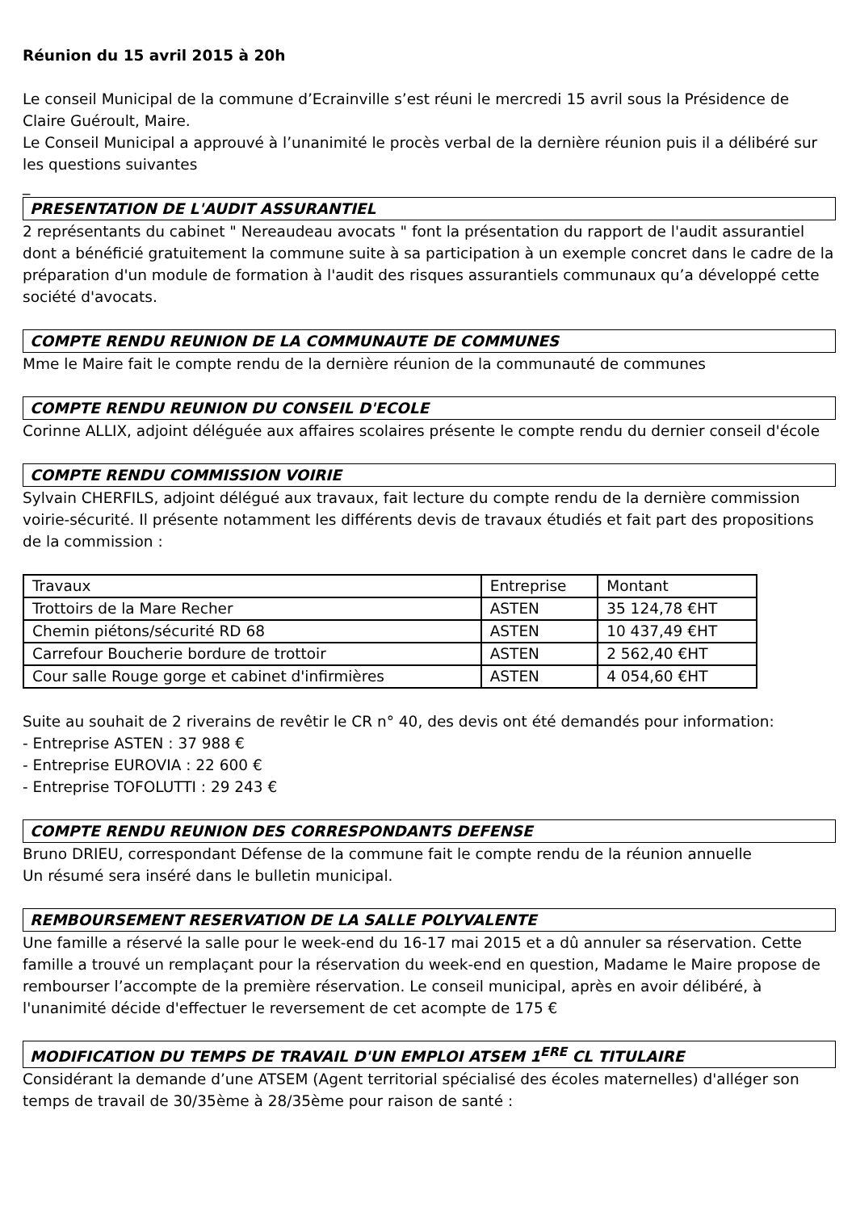Réunion du 15 avril 2015 à 20h
Le conseil Municipal de la commune d’Ecrainville s’est réuni le mercredi 15 avril sous la Présidence de Claire Guéroult, Maire.
Le Conseil Municipal a approuvé à l’unanimité le procès verbal de la dernière réunion puis il a délibéré sur les questions suivantes
_
PRESENTATION DE L'AUDIT ASSURANTIEL
2 représentants du cabinet " Nereaudeau avocats " font la présentation du rapport de l'audit assurantiel dont a bénéficié gratuitement la commune suite à sa participation à un exemple concret dans le cadre de la préparation d'un module de formation à l'audit des risques assurantiels communaux qu’a développé cette société d'avocats.
COMPTE RENDU REUNION DE LA COMMUNAUTE DE COMMUNES
Mme le Maire fait le compte rendu de la dernière réunion de la communauté de communes
COMPTE RENDU REUNION DU CONSEIL D'ECOLE
Corinne ALLIX, adjoint déléguée aux affaires scolaires présente le compte rendu du dernier conseil d'école
COMPTE RENDU COMMISSION VOIRIE
Sylvain CHERFILS, adjoint délégué aux travaux, fait lecture du compte rendu de la dernière commission voirie-sécurité. Il présente notamment les différents devis de travaux étudiés et fait part des propositions de la commission :
| Travaux | Entreprise | Montant |
| Trottoirs de la Mare Recher | ASTEN | 35 124,78 €HT |
| Chemin piétons/sécurité RD 68 | ASTEN | 10 437,49 €HT |
| Carrefour Boucherie bordure de trottoir | ASTEN | 2 562,40 €HT |
| Cour salle Rouge gorge et cabinet d'infirmières | ASTEN | 4 054,60 €HT |
Suite au souhait de 2 riverains de revêtir le CR n° 40, des devis ont été demandés pour information:
- Entreprise ASTEN : 37 988 €
- Entreprise EUROVIA : 22 600 €
- Entreprise TOFOLUTTI : 29 243 €
COMPTE RENDU REUNION DES CORRESPONDANTS DEFENSE
Bruno DRIEU, correspondant Défense de la commune fait le compte rendu de la réunion annuelle
Un résumé sera inséré dans le bulletin municipal.
REMBOURSEMENT RESERVATION DE LA SALLE POLYVALENTE
Une famille a réservé la salle pour le week-end du 16-17 mai 2015 et a dû annuler sa réservation. Cette famille a trouvé un remplaçant pour la réservation du week-end en question, Madame le Maire propose de rembourser l’accompte de la première réservation. Le conseil municipal, après en avoir délibéré, à l'unanimité décide d'effectuer le reversement de cet acompte de 175 €
MODIFICATION DU TEMPS DE TRAVAIL D'UN EMPLOI ATSEM 1<sup>ERE</sup> CL TITULAIRE
Considérant la demande d’une ATSEM (Agent territorial spécialisé des écoles maternelles) d'alléger son temps de travail de 30/35ème à 28/35ème pour raison de santé :